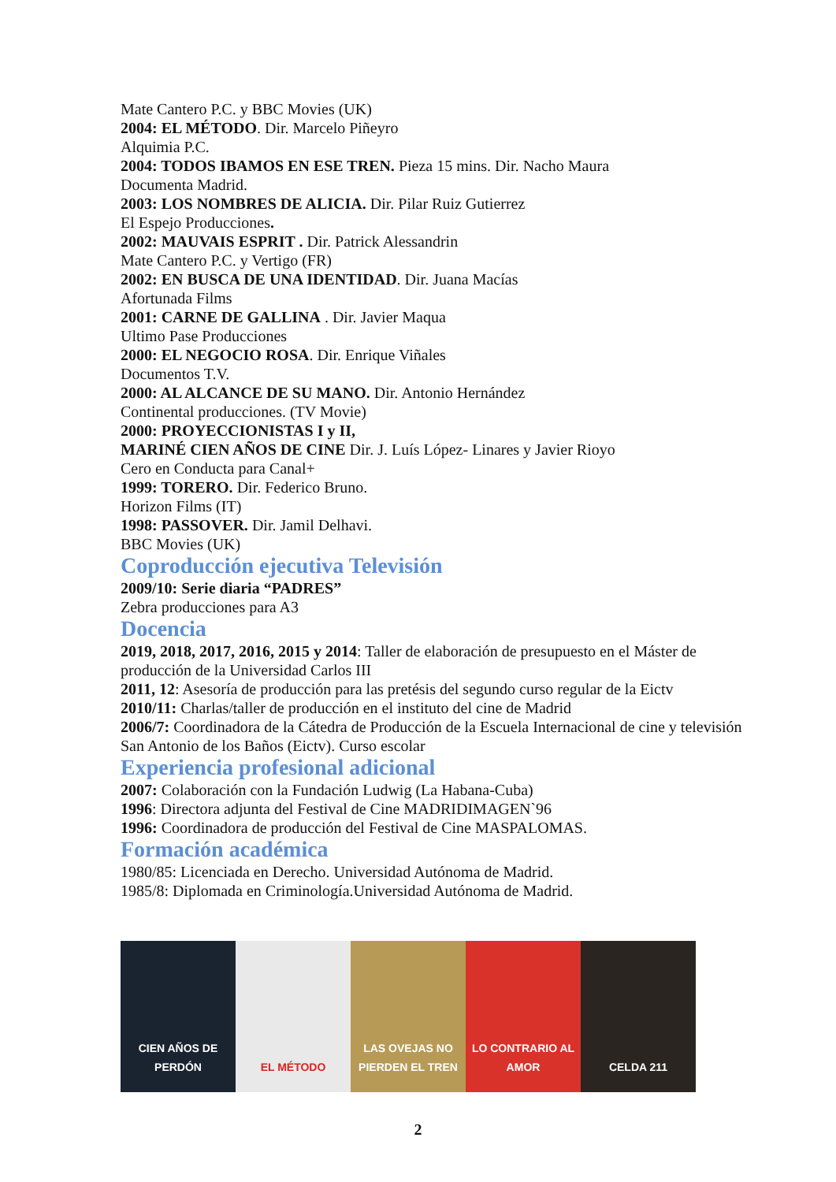Mate Cantero P.C. y BBC Movies (UK)
2004: EL MÉTODO. Dir. Marcelo Piñeyro
Alquimia P.C.
2004: TODOS IBAMOS EN ESE TREN. Pieza 15 mins. Dir. Nacho Maura
Documenta Madrid.
2003: LOS NOMBRES DE ALICIA. Dir. Pilar Ruiz Gutierrez
El Espejo Producciones.
2002: MAUVAIS ESPRIT . Dir. Patrick Alessandrin
Mate Cantero P.C. y Vertigo (FR)
2002: EN BUSCA DE UNA IDENTIDAD. Dir. Juana Macías
Afortunada Films
2001: CARNE DE GALLINA . Dir. Javier Maqua
Ultimo Pase Producciones
2000: EL NEGOCIO ROSA. Dir. Enrique Viñales
Documentos T.V.
2000: AL ALCANCE DE SU MANO. Dir. Antonio Hernández
Continental producciones. (TV Movie)
2000: PROYECCIONISTAS I y II,
MARINÉ CIEN AÑOS DE CINE Dir. J. Luís López- Linares y Javier Rioyo
Cero en Conducta para Canal+
1999: TORERO. Dir. Federico Bruno.
Horizon Films (IT)
1998: PASSOVER. Dir. Jamil Delhavi.
BBC Movies (UK)
Coproducción ejecutiva Televisión
2009/10: Serie diaria “PADRES”
Zebra producciones para A3
Docencia
2019, 2018, 2017, 2016, 2015 y 2014: Taller de elaboración de presupuesto en el Máster de producción de la Universidad Carlos III
2011, 12: Asesoría de producción para las pretésis del segundo curso regular de la Eictv
2010/11: Charlas/taller de producción en el instituto del cine de Madrid
2006/7: Coordinadora de la Cátedra de Producción de la Escuela Internacional de cine y televisión San Antonio de los Baños (Eictv). Curso escolar
Experiencia profesional adicional
2007: Colaboración con la Fundación Ludwig (La Habana-Cuba)
1996: Directora adjunta del Festival de Cine MADRIDIMAGEN`96
1996: Coordinadora de producción del Festival de Cine MASPALOMAS.
Formación académica
1980/85: Licenciada en Derecho. Universidad Autónoma de Madrid.
1985/8: Diplomada en Criminología.Universidad Autónoma de Madrid.
CIEN AÑOS DE PERDÓN
EL MÉTODO LAS OVEJAS NO PIERDEN EL TREN
LO CONTRARIO AL AMOR
CELDA 211
2